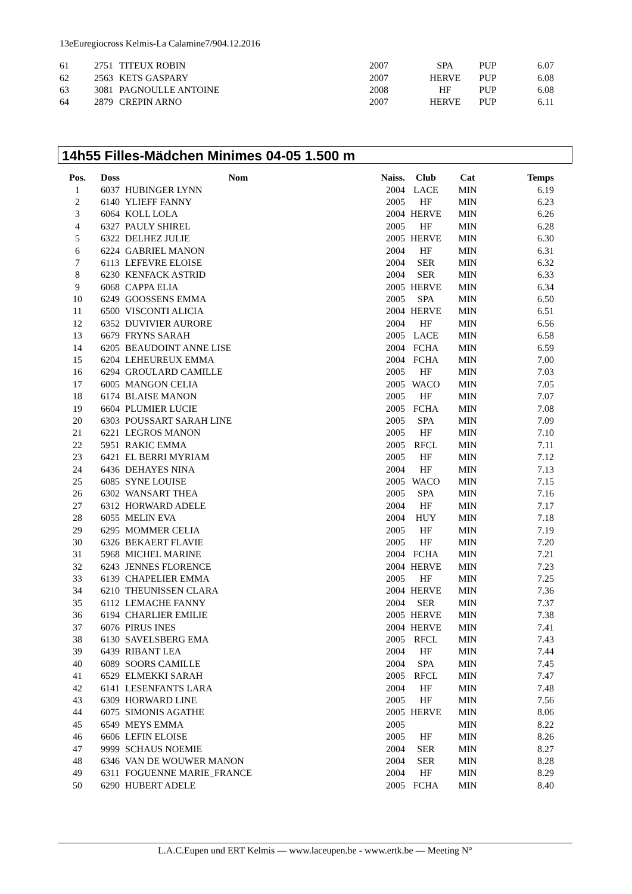13eEuregiocross Kelmis-La Calamine7/904.12.2016
| 61 | 2751 | TITEUX ROBIN | 2007 | SPA | PUP | 6.07 |
| 62 | 2563 | KETS GASPARY | 2007 | HERVE | PUP | 6.08 |
| 63 | 3081 | PAGNOULLE ANTOINE | 2008 | HF | PUP | 6.08 |
| 64 | 2879 | CREPIN ARNO | 2007 | HERVE | PUP | 6.11 |
14h55 Filles-Mädchen Minimes 04-05 1.500 m
| Pos. | Doss | Nom | Naiss. | Club | Cat | Temps |
| --- | --- | --- | --- | --- | --- | --- |
| 1 | 6037 | HUBINGER LYNN | 2004 | LACE | MIN | 6.19 |
| 2 | 6140 | YLIEFF FANNY | 2005 | HF | MIN | 6.23 |
| 3 | 6064 | KOLL LOLA | 2004 | HERVE | MIN | 6.26 |
| 4 | 6327 | PAULY SHIREL | 2005 | HF | MIN | 6.28 |
| 5 | 6322 | DELHEZ JULIE | 2005 | HERVE | MIN | 6.30 |
| 6 | 6224 | GABRIEL MANON | 2004 | HF | MIN | 6.31 |
| 7 | 6113 | LEFEVRE ELOISE | 2004 | SER | MIN | 6.32 |
| 8 | 6230 | KENFACK ASTRID | 2004 | SER | MIN | 6.33 |
| 9 | 6068 | CAPPA ELIA | 2005 | HERVE | MIN | 6.34 |
| 10 | 6249 | GOOSSENS EMMA | 2005 | SPA | MIN | 6.50 |
| 11 | 6500 | VISCONTI ALICIA | 2004 | HERVE | MIN | 6.51 |
| 12 | 6352 | DUVIVIER AURORE | 2004 | HF | MIN | 6.56 |
| 13 | 6679 | FRYNS SARAH | 2005 | LACE | MIN | 6.58 |
| 14 | 6205 | BEAUDOINT ANNE LISE | 2004 | FCHA | MIN | 6.59 |
| 15 | 6204 | LEHEUREUX EMMA | 2004 | FCHA | MIN | 7.00 |
| 16 | 6294 | GROULARD CAMILLE | 2005 | HF | MIN | 7.03 |
| 17 | 6005 | MANGON CELIA | 2005 | WACO | MIN | 7.05 |
| 18 | 6174 | BLAISE MANON | 2005 | HF | MIN | 7.07 |
| 19 | 6604 | PLUMIER LUCIE | 2005 | FCHA | MIN | 7.08 |
| 20 | 6303 | POUSSART SARAH LINE | 2005 | SPA | MIN | 7.09 |
| 21 | 6221 | LEGROS MANON | 2005 | HF | MIN | 7.10 |
| 22 | 5951 | RAKIC EMMA | 2005 | RFCL | MIN | 7.11 |
| 23 | 6421 | EL BERRI MYRIAM | 2005 | HF | MIN | 7.12 |
| 24 | 6436 | DEHAYES NINA | 2004 | HF | MIN | 7.13 |
| 25 | 6085 | SYNE LOUISE | 2005 | WACO | MIN | 7.15 |
| 26 | 6302 | WANSART THEA | 2005 | SPA | MIN | 7.16 |
| 27 | 6312 | HORWARD ADELE | 2004 | HF | MIN | 7.17 |
| 28 | 6055 | MELIN EVA | 2004 | HUY | MIN | 7.18 |
| 29 | 6295 | MOMMER CELIA | 2005 | HF | MIN | 7.19 |
| 30 | 6326 | BEKAERT FLAVIE | 2005 | HF | MIN | 7.20 |
| 31 | 5968 | MICHEL MARINE | 2004 | FCHA | MIN | 7.21 |
| 32 | 6243 | JENNES FLORENCE | 2004 | HERVE | MIN | 7.23 |
| 33 | 6139 | CHAPELIER EMMA | 2005 | HF | MIN | 7.25 |
| 34 | 6210 | THEUNISSEN CLARA | 2004 | HERVE | MIN | 7.36 |
| 35 | 6112 | LEMACHE FANNY | 2004 | SER | MIN | 7.37 |
| 36 | 6194 | CHARLIER EMILIE | 2005 | HERVE | MIN | 7.38 |
| 37 | 6076 | PIRUS INES | 2004 | HERVE | MIN | 7.41 |
| 38 | 6130 | SAVELSBERG EMA | 2005 | RFCL | MIN | 7.43 |
| 39 | 6439 | RIBANT LEA | 2004 | HF | MIN | 7.44 |
| 40 | 6089 | SOORS CAMILLE | 2004 | SPA | MIN | 7.45 |
| 41 | 6529 | ELMEKKI SARAH | 2005 | RFCL | MIN | 7.47 |
| 42 | 6141 | LESENFANTS LARA | 2004 | HF | MIN | 7.48 |
| 43 | 6309 | HORWARD LINE | 2005 | HF | MIN | 7.56 |
| 44 | 6075 | SIMONIS AGATHE | 2005 | HERVE | MIN | 8.06 |
| 45 | 6549 | MEYS EMMA | 2005 | | MIN | 8.22 |
| 46 | 6606 | LEFIN ELOISE | 2005 | HF | MIN | 8.26 |
| 47 | 9999 | SCHAUS NOEMIE | 2004 | SER | MIN | 8.27 |
| 48 | 6346 | VAN DE WOUWER MANON | 2004 | SER | MIN | 8.28 |
| 49 | 6311 | FOGUENNE MARIE_FRANCE | 2004 | HF | MIN | 8.29 |
| 50 | 6290 | HUBERT ADELE | 2005 | FCHA | MIN | 8.40 |
L.A.C.Eupen und ERT Kelmis — www.laceupen.be - www.ertk.be — Meeting N°